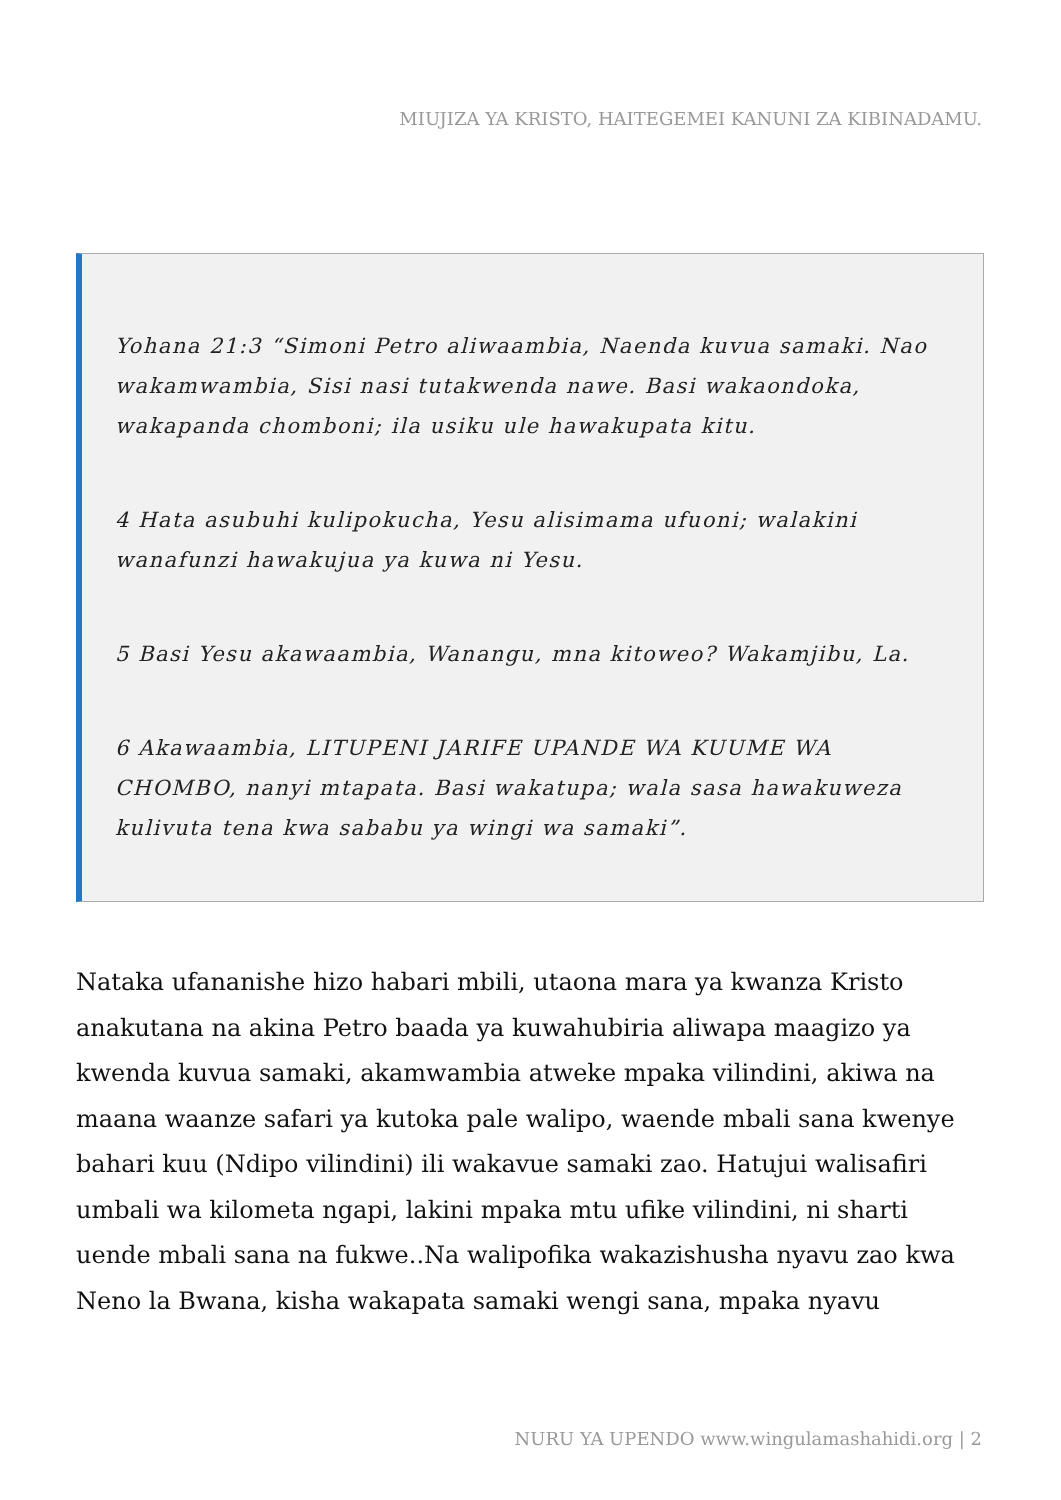MIUJIZA YA KRISTO, HAITEGEMEI KANUNI ZA KIBINADAMU.
Yohana 21:3 “Simoni Petro aliwaambia, Naenda kuvua samaki. Nao wakamwambia, Sisi nasi tutakwenda nawe. Basi wakaondoka, wakapanda chomboni; ila usiku ule hawakupata kitu.
4 Hata asubuhi kulipokucha, Yesu alisimama ufuoni; walakini wanafunzi hawakujua ya kuwa ni Yesu.
5 Basi Yesu akawaambia, Wanangu, mna kitoweo? Wakamjibu, La.
6 Akawaambia, LITUPENI JARIFE UPANDE WA KUUME WA CHOMBO, nanyi mtapata. Basi wakatupa; wala sasa hawakuweza kulivuta tena kwa sababu ya wingi wa samaki”.
Nataka ufananishe hizo habari mbili, utaona mara ya kwanza Kristo anakutana na akina Petro baada ya kuwahubiria aliwapa maagizo ya kwenda kuvua samaki, akamwambia atweke mpaka vilindini, akiwa na maana waanze safari ya kutoka pale walipo, waende mbali sana kwenye bahari kuu (Ndipo vilindini) ili wakavue samaki zao. Hatujui walisafiri umbali wa kilometa ngapi, lakini mpaka mtu ufike vilindini, ni sharti uende mbali sana na fukwe..Na walipofika wakazishusha nyavu zao kwa Neno la Bwana, kisha wakapata samaki wengi sana, mpaka nyavu
NURU YA UPENDO www.wingulamashahidi.org | 2